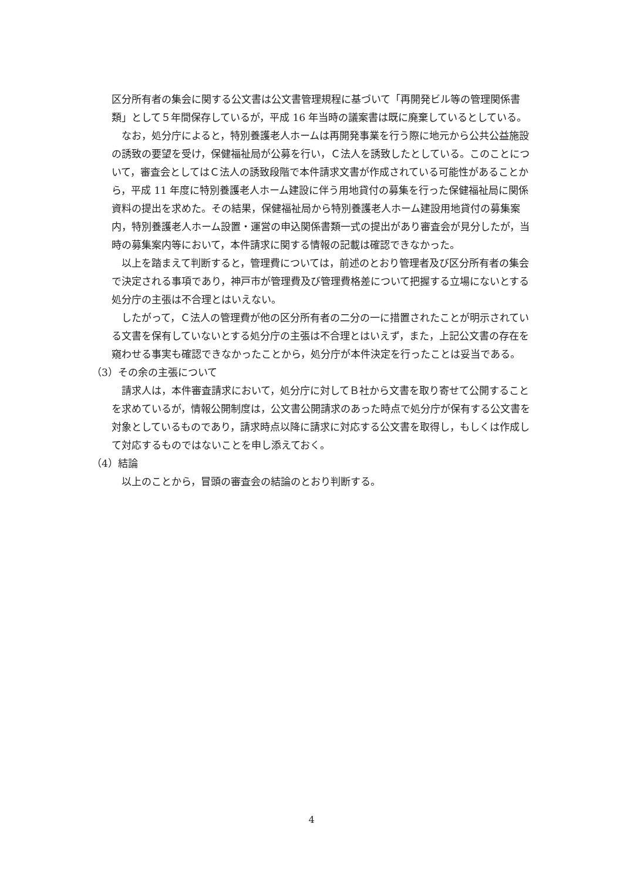区分所有者の集会に関する公文書は公文書管理規程に基づいて「再開発ビル等の管理関係書類」として５年間保存しているが，平成 16 年当時の議案書は既に廃棄しているとしている。
なお，処分庁によると，特別養護老人ホームは再開発事業を行う際に地元から公共公益施設の誘致の要望を受け，保健福祉局が公募を行い，Ｃ法人を誘致したとしている。このことについて，審査会としてはＣ法人の誘致段階で本件請求文書が作成されている可能性があることから，平成 11 年度に特別養護老人ホーム建設に伴う用地貸付の募集を行った保健福祉局に関係資料の提出を求めた。その結果，保健福祉局から特別養護老人ホーム建設用地貸付の募集案内，特別養護老人ホーム設置・運営の申込関係書類一式の提出があり審査会が見分したが，当時の募集案内等において，本件請求に関する情報の記載は確認できなかった。
以上を踏まえて判断すると，管理費については，前述のとおり管理者及び区分所有者の集会で決定される事項であり，神戸市が管理費及び管理費格差について把握する立場にないとする処分庁の主張は不合理とはいえない。
したがって，Ｃ法人の管理費が他の区分所有者の二分の一に措置されたことが明示されている文書を保有していないとする処分庁の主張は不合理とはいえず，また，上記公文書の存在を窺わせる事実も確認できなかったことから，処分庁が本件決定を行ったことは妥当である。
（3）その余の主張について
請求人は，本件審査請求において，処分庁に対してＢ社から文書を取り寄せて公開することを求めているが，情報公開制度は，公文書公開請求のあった時点で処分庁が保有する公文書を対象としているものであり，請求時点以降に請求に対応する公文書を取得し，もしくは作成して対応するものではないことを申し添えておく。
（4）結論
以上のことから，冒頭の審査会の結論のとおり判断する。
4